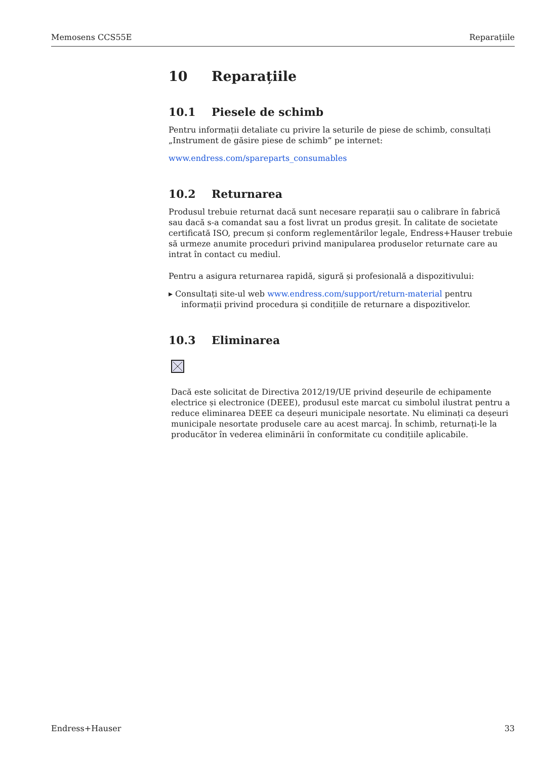Memosens CCS55E Reparațiile
10 Reparațiile
10.1 Piesele de schimb
Pentru informații detaliate cu privire la seturile de piese de schimb, consultați „Instrument de găsire piese de schimb” pe internet:
www.endress.com/spareparts_consumables
10.2 Returnarea
Produsul trebuie returnat dacă sunt necesare reparații sau o calibrare în fabrică sau dacă s-a comandat sau a fost livrat un produs greșit. În calitate de societate certificată ISO, precum și conform reglementărilor legale, Endress+Hauser trebuie să urmeze anumite proceduri privind manipularea produselor returnate care au intrat în contact cu mediul.
Pentru a asigura returnarea rapidă, sigură și profesională a dispozitivului:
▸ Consultați site-ul web www.endress.com/support/return-material pentru informații privind procedura și condițiile de returnare a dispozitivelor.
10.3 Eliminarea
Dacă este solicitat de Directiva 2012/19/UE privind deșeurile de echipamente electrice și electronice (DEEE), produsul este marcat cu simbolul ilustrat pentru a reduce eliminarea DEEE ca deșeuri municipale nesortate. Nu eliminați ca deșeuri municipale nesortate produsele care au acest marcaj. În schimb, returnați-le la producător în vederea eliminării în conformitate cu condițiile aplicabile.
Endress+Hauser 33